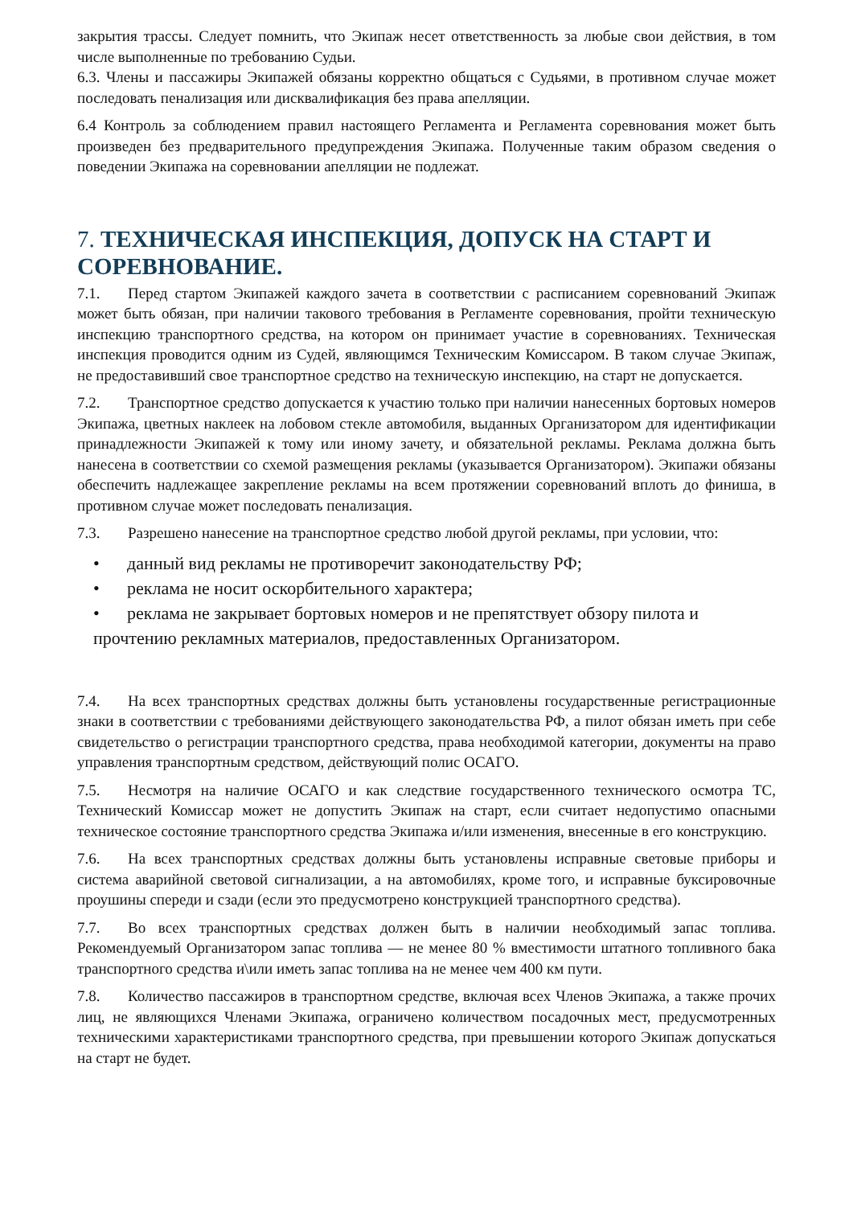закрытия трассы. Следует помнить, что Экипаж несет ответственность за любые свои действия, в том числе выполненные по требованию Судьи.
6.3. Члены и пассажиры Экипажей обязаны корректно общаться с Судьями, в противном случае может последовать пенализация или дисквалификация без права апелляции.
6.4 Контроль за соблюдением правил настоящего Регламента и Регламента соревнования может быть произведен без предварительного предупреждения Экипажа. Полученные таким образом сведения о поведении Экипажа на соревновании апелляции не подлежат.
7. ТЕХНИЧЕСКАЯ ИНСПЕКЦИЯ, ДОПУСК НА СТАРТ И СОРЕВНОВАНИЕ.
7.1. Перед стартом Экипажей каждого зачета в соответствии с расписанием соревнований Экипаж может быть обязан, при наличии такового требования в Регламенте соревнования, пройти техническую инспекцию транспортного средства, на котором он принимает участие в соревнованиях. Техническая инспекция проводится одним из Судей, являющимся Техническим Комиссаром. В таком случае Экипаж, не предоставивший свое транспортное средство на техническую инспекцию, на старт не допускается.
7.2. Транспортное средство допускается к участию только при наличии нанесенных бортовых номеров Экипажа, цветных наклеек на лобовом стекле автомобиля, выданных Организатором для идентификации принадлежности Экипажей к тому или иному зачету, и обязательной рекламы. Реклама должна быть нанесена в соответствии со схемой размещения рекламы (указывается Организатором). Экипажи обязаны обеспечить надлежащее закрепление рекламы на всем протяжении соревнований вплоть до финиша, в противном случае может последовать пенализация.
7.3. Разрешено нанесение на транспортное средство любой другой рекламы, при условии, что:
• данный вид рекламы не противоречит законодательству РФ;
• реклама не носит оскорбительного характера;
• реклама не закрывает бортовых номеров и не препятствует обзору пилота и прочтению рекламных материалов, предоставленных Организатором.
7.4. На всех транспортных средствах должны быть установлены государственные регистрационные знаки в соответствии с требованиями действующего законодательства РФ, а пилот обязан иметь при себе свидетельство о регистрации транспортного средства, права необходимой категории, документы на право управления транспортным средством, действующий полис ОСАГО.
7.5. Несмотря на наличие ОСАГО и как следствие государственного технического осмотра ТС, Технический Комиссар может не допустить Экипаж на старт, если считает недопустимо опасными техническое состояние транспортного средства Экипажа и/или изменения, внесенные в его конструкцию.
7.6. На всех транспортных средствах должны быть установлены исправные световые приборы и система аварийной световой сигнализации, а на автомобилях, кроме того, и исправные буксировочные проушины спереди и сзади (если это предусмотрено конструкцией транспортного средства).
7.7. Во всех транспортных средствах должен быть в наличии необходимый запас топлива. Рекомендуемый Организатором запас топлива — не менее 80 % вместимости штатного топливного бака транспортного средства и\или иметь запас топлива на не менее чем 400 км пути.
7.8. Количество пассажиров в транспортном средстве, включая всех Членов Экипажа, а также прочих лиц, не являющихся Членами Экипажа, ограничено количеством посадочных мест, предусмотренных техническими характеристиками транспортного средства, при превышении которого Экипаж допускаться на старт не будет.